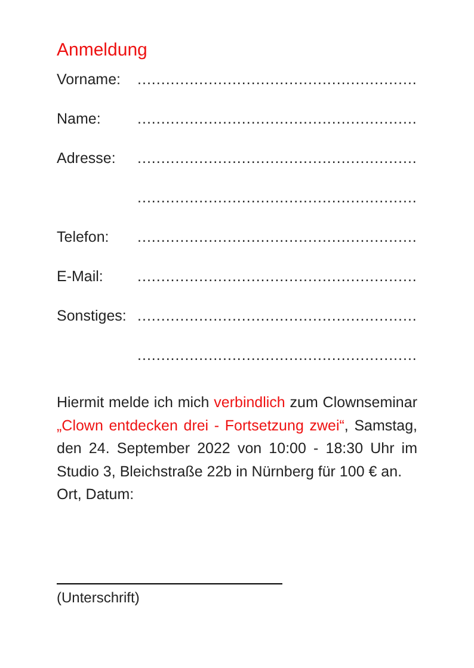Anmeldung
Vorname:.......................................................................................
Name:.......................................................................................
Adresse:.......................................................................................
.......................................................................................
Telefon:.......................................................................................
E-Mail:.......................................................................................
Sonstiges:.......................................................................................
.......................................................................................
Hiermit melde ich mich verbindlich zum Clownseminar „Clown entdecken drei - Fortsetzung zwei“, Samstag, den 24. September 2022 von 10:00 - 18:30 Uhr im Studio 3, Bleichstraße 22b in Nürnberg für 100 € an.
Ort, Datum:
(Unterschrift)